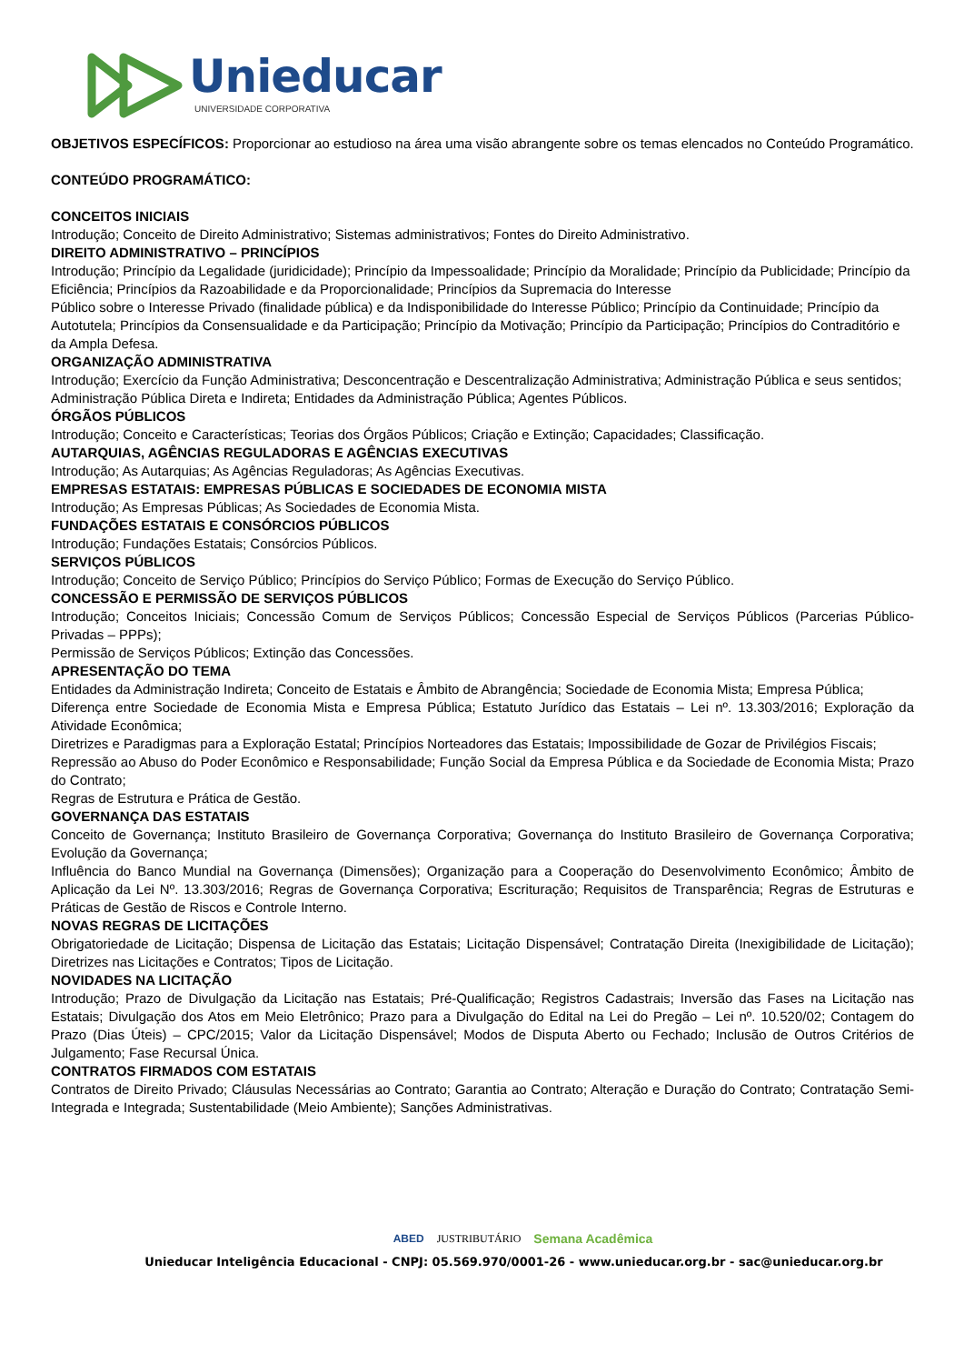Unieducar
UNIVERSIDADE CORPORATIVA
OBJETIVOS ESPECÍFICOS: Proporcionar ao estudioso na área uma visão abrangente sobre os temas elencados no Conteúdo Programático.
CONTEÚDO PROGRAMÁTICO:
CONCEITOS INICIAIS
Introdução; Conceito de Direito Administrativo; Sistemas administrativos; Fontes do Direito Administrativo.
DIREITO ADMINISTRATIVO – PRINCÍPIOS
Introdução; Princípio da Legalidade (juridicidade); Princípio da Impessoalidade; Princípio da Moralidade; Princípio da Publicidade; Princípio da Eficiência; Princípios da Razoabilidade e da Proporcionalidade; Princípios da Supremacia do Interesse
Público sobre o Interesse Privado (finalidade pública) e da Indisponibilidade do Interesse Público; Princípio da Continuidade; Princípio da Autotutela; Princípios da Consensualidade e da Participação; Princípio da Motivação; Princípio da Participação; Princípios do Contraditório e da Ampla Defesa.
ORGANIZAÇÃO ADMINISTRATIVA
Introdução; Exercício da Função Administrativa; Desconcentração e Descentralização Administrativa; Administração Pública e seus sentidos;
Administração Pública Direta e Indireta; Entidades da Administração Pública; Agentes Públicos.
ÓRGÃOS PÚBLICOS
Introdução; Conceito e Características; Teorias dos Órgãos Públicos; Criação e Extinção; Capacidades; Classificação.
AUTARQUIAS, AGÊNCIAS REGULADORAS E AGÊNCIAS EXECUTIVAS
Introdução; As Autarquias; As Agências Reguladoras; As Agências Executivas.
EMPRESAS ESTATAIS: EMPRESAS PÚBLICAS E SOCIEDADES DE ECONOMIA MISTA
Introdução; As Empresas Públicas; As Sociedades de Economia Mista.
FUNDAÇÕES ESTATAIS E CONSÓRCIOS PÚBLICOS
Introdução; Fundações Estatais; Consórcios Públicos.
SERVIÇOS PÚBLICOS
Introdução; Conceito de Serviço Público; Princípios do Serviço Público; Formas de Execução do Serviço Público.
CONCESSÃO E PERMISSÃO DE SERVIÇOS PÚBLICOS
Introdução; Conceitos Iniciais; Concessão Comum de Serviços Públicos; Concessão Especial de Serviços Públicos (Parcerias Público-Privadas – PPPs);
Permissão de Serviços Públicos; Extinção das Concessões.
APRESENTAÇÃO DO TEMA
Entidades da Administração Indireta; Conceito de Estatais e Âmbito de Abrangência; Sociedade de Economia Mista; Empresa Pública;
Diferença entre Sociedade de Economia Mista e Empresa Pública; Estatuto Jurídico das Estatais – Lei nº. 13.303/2016; Exploração da Atividade Econômica;
Diretrizes e Paradigmas para a Exploração Estatal; Princípios Norteadores das Estatais; Impossibilidade de Gozar de Privilégios Fiscais;
Repressão ao Abuso do Poder Econômico e Responsabilidade; Função Social da Empresa Pública e da Sociedade de Economia Mista; Prazo do Contrato;
Regras de Estrutura e Prática de Gestão.
GOVERNANÇA DAS ESTATAIS
Conceito de Governança; Instituto Brasileiro de Governança Corporativa; Governança do Instituto Brasileiro de Governança Corporativa; Evolução da Governança;
Influência do Banco Mundial na Governança (Dimensões); Organização para a Cooperação do Desenvolvimento Econômico; Âmbito de Aplicação da Lei Nº. 13.303/2016; Regras de Governança Corporativa; Escrituração; Requisitos de Transparência; Regras de Estruturas e Práticas de Gestão de Riscos e Controle Interno.
NOVAS REGRAS DE LICITAÇÕES
Obrigatoriedade de Licitação; Dispensa de Licitação das Estatais; Licitação Dispensável; Contratação Direita (Inexigibilidade de Licitação); Diretrizes nas Licitações e Contratos; Tipos de Licitação.
NOVIDADES NA LICITAÇÃO
Introdução; Prazo de Divulgação da Licitação nas Estatais; Pré-Qualificação; Registros Cadastrais; Inversão das Fases na Licitação nas Estatais; Divulgação dos Atos em Meio Eletrônico; Prazo para a Divulgação do Edital na Lei do Pregão – Lei nº. 10.520/02; Contagem do Prazo (Dias Úteis) – CPC/2015; Valor da Licitação Dispensável; Modos de Disputa Aberto ou Fechado; Inclusão de Outros Critérios de Julgamento; Fase Recursal Única.
CONTRATOS FIRMADOS COM ESTATAIS
Contratos de Direito Privado; Cláusulas Necessárias ao Contrato; Garantia ao Contrato; Alteração e Duração do Contrato; Contratação Semi-Integrada e Integrada; Sustentabilidade (Meio Ambiente); Sanções Administrativas.
ABED JUSTRIBUTÁRIO Semana Acadêmica
Unieducar Inteligência Educacional - CNPJ: 05.569.970/0001-26 - www.unieducar.org.br - sac@unieducar.org.br